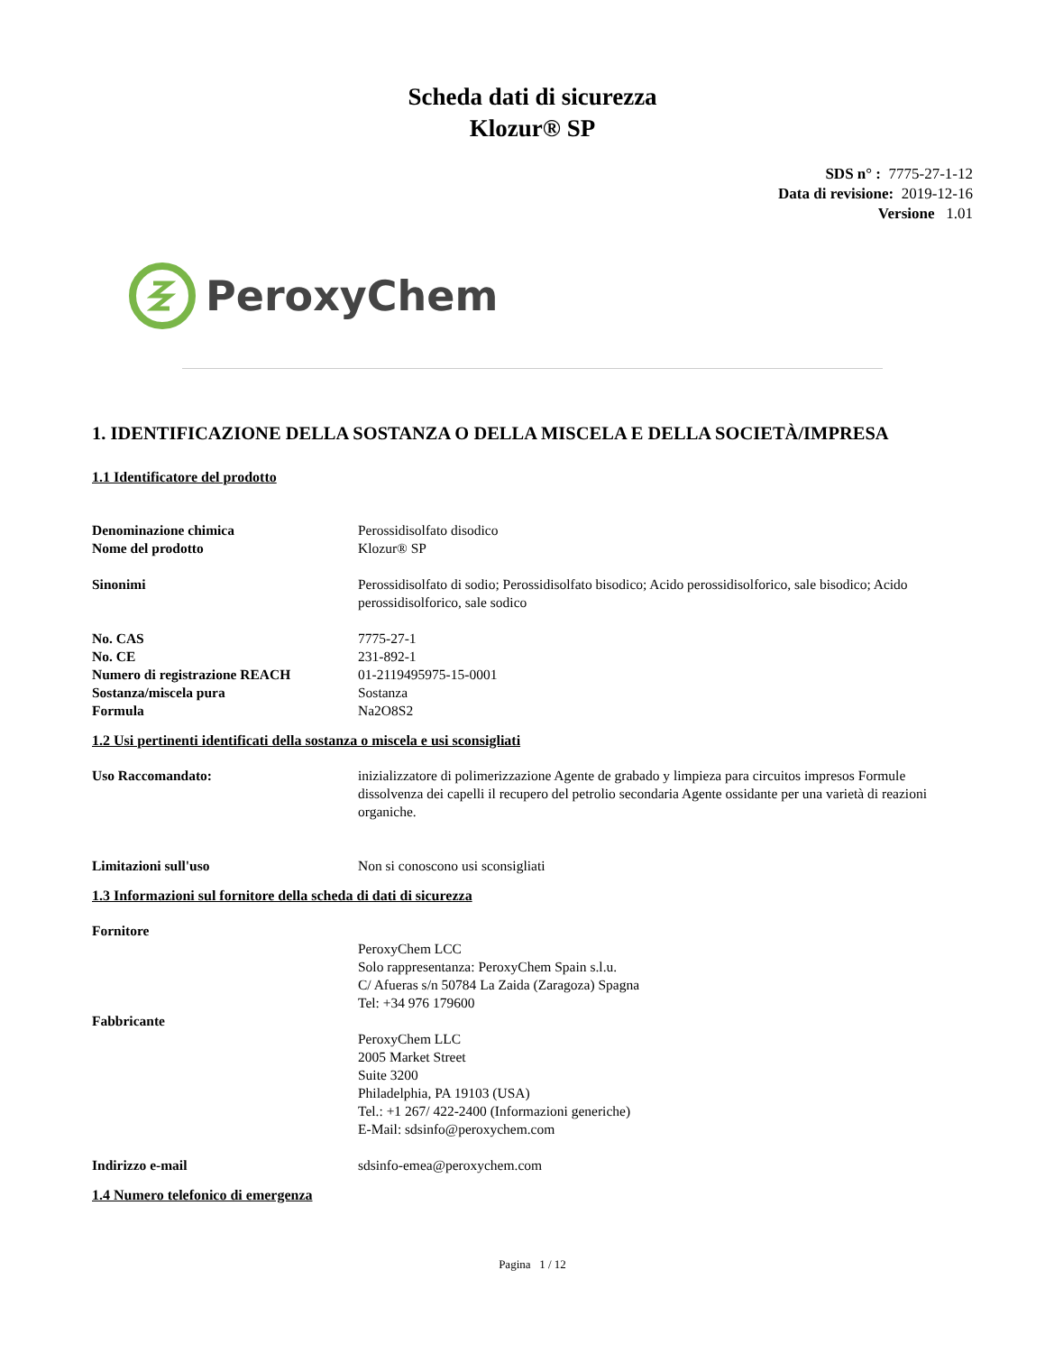Scheda dati di sicurezza
Klozur® SP
SDS n° : 7775-27-1-12
Data di revisione: 2019-12-16
Versione 1.01
PeroxyChem
1. IDENTIFICAZIONE DELLA SOSTANZA O DELLA MISCELA E DELLA SOCIETÀ/IMPRESA
1.1 Identificatore del prodotto
Denominazione chimica Perossidisolfato disodico
Nome del prodotto Klozur® SP
Sinonimi Perossidisolfato di sodio; Perossidisolfato bisodico; Acido perossidisolforico, sale bisodico; Acido perossidisolforico, sale sodico
No. CAS 7775-27-1
No. CE 231-892-1
Numero di registrazione REACH 01-2119495975-15-0001
Sostanza/miscela pura Sostanza
Formula Na2O8S2
1.2 Usi pertinenti identificati della sostanza o miscela e usi sconsigliati
Uso Raccomandato: inizializzatore di polimerizzazione Agente de grabado y limpieza para circuitos impresos Formule dissolvenza dei capelli il recupero del petrolio secondaria Agente ossidante per una varietà di reazioni organiche.
Limitazioni sull'uso Non si conoscono usi sconsigliati
1.3 Informazioni sul fornitore della scheda di dati di sicurezza
Fornitore
PeroxyChem LCC
Solo rappresentanza: PeroxyChem Spain s.l.u.
C/ Afueras s/n 50784 La Zaida (Zaragoza) Spagna
Tel: +34 976 179600
Fabbricante
PeroxyChem LLC
2005 Market Street
Suite 3200
Philadelphia, PA 19103 (USA)
Tel.: +1 267/ 422-2400 (Informazioni generiche)
E-Mail: sdsinfo@peroxychem.com
Indirizzo e-mail sdsinfo-emea@peroxychem.com
1.4 Numero telefonico di emergenza
Pagina 1 / 12